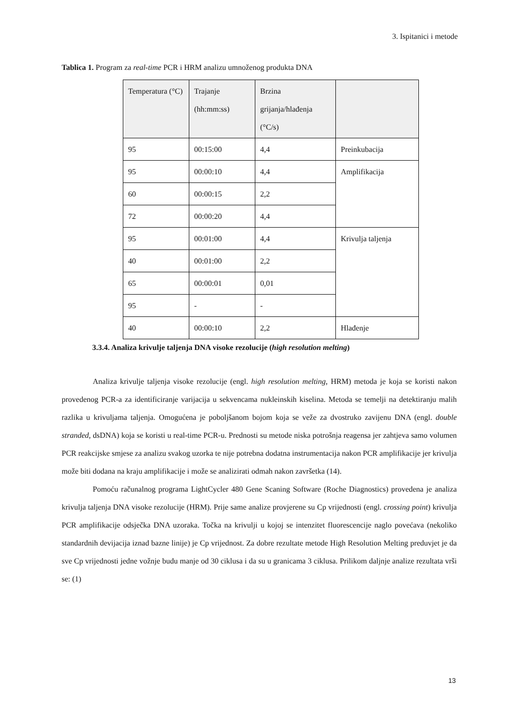3. Ispitanici i metode
Tablica 1. Program za real-time PCR i HRM analizu umnoženog produkta DNA
| Temperatura (°C) | Trajanje (hh:mm:ss) | Brzina grijanja/hlađenja (°C/s) | |
| 95 | 00:15:00 | 4,4 | Preinkubacija |
| 95 | 00:00:10 | 4,4 | Amplifikacija |
| 60 | 00:00:15 | 2,2 | |
| 72 | 00:00:20 | 4,4 | |
| 95 | 00:01:00 | 4,4 | Krivulja taljenja |
| 40 | 00:01:00 | 2,2 | |
| 65 | 00:00:01 | 0,01 | |
| 95 | - | - | |
| 40 | 00:00:10 | 2,2 | Hlađenje |
3.3.4. Analiza krivulje taljenja DNA visoke rezolucije (high resolution melting)
Analiza krivulje taljenja visoke rezolucije (engl. high resolution melting, HRM) metoda je koja se koristi nakon provedenog PCR-a za identificiranje varijacija u sekvencama nukleinskih kiselina. Metoda se temelji na detektiranju malih razlika u krivuljama taljenja. Omogućena je poboljšanom bojom koja se veže za dvostruko zavijenu DNA (engl. double stranded, dsDNA) koja se koristi u real-time PCR-u. Prednosti su metode niska potrošnja reagensa jer zahtjeva samo volumen PCR reakcijske smjese za analizu svakog uzorka te nije potrebna dodatna instrumentacija nakon PCR amplifikacije jer krivulja može biti dodana na kraju amplifikacije i može se analizirati odmah nakon završetka (14).
Pomoću računalnog programa LightCycler 480 Gene Scaning Software (Roche Diagnostics) provedena je analiza krivulja taljenja DNA visoke rezolucije (HRM). Prije same analize provjerene su Cp vrijednosti (engl. crossing point) krivulja PCR amplifikacije odsječka DNA uzoraka. Točka na krivulji u kojoj se intenzitet fluorescencije naglo povećava (nekoliko standardnih devijacija iznad bazne linije) je Cp vrijednost. Za dobre rezultate metode High Resolution Melting preduvjet je da sve Cp vrijednosti jedne vožnje budu manje od 30 ciklusa i da su u granicama 3 ciklusa. Prilikom daljnje analize rezultata vrši se: (1)
13